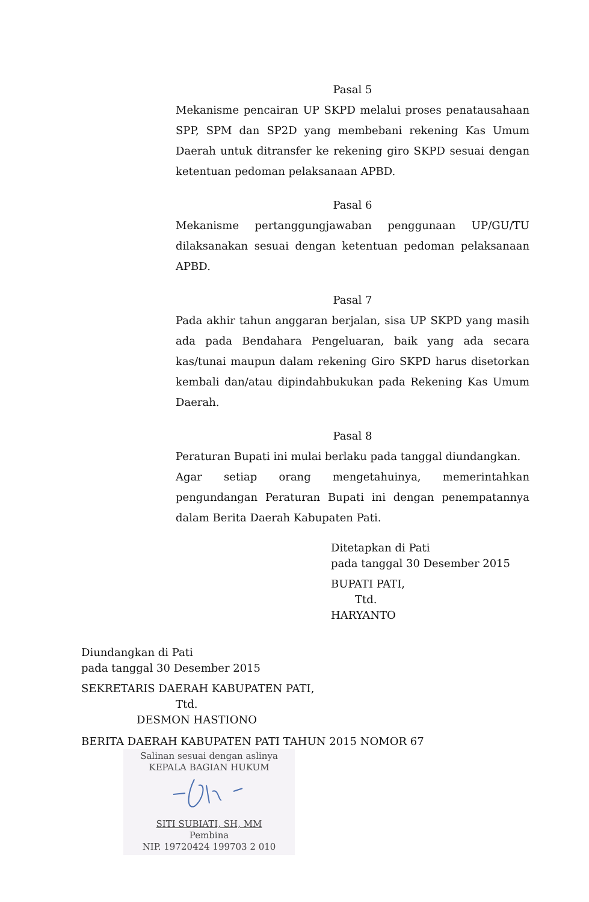Pasal 5
Mekanisme pencairan UP SKPD melalui proses penatausahaan SPP, SPM dan SP2D yang membebani rekening Kas Umum Daerah untuk ditransfer ke rekening giro SKPD sesuai dengan ketentuan pedoman pelaksanaan APBD.
Pasal 6
Mekanisme pertanggungjawaban penggunaan UP/GU/TU dilaksanakan sesuai dengan ketentuan pedoman pelaksanaan APBD.
Pasal 7
Pada akhir tahun anggaran berjalan, sisa UP SKPD yang masih ada pada Bendahara Pengeluaran, baik yang ada secara kas/tunai maupun dalam rekening Giro SKPD harus disetorkan kembali dan/atau dipindahbukukan pada Rekening Kas Umum Daerah.
Pasal 8
Peraturan Bupati ini mulai berlaku pada tanggal diundangkan.
Agar setiap orang mengetahuinya, memerintahkan pengundangan Peraturan Bupati ini dengan penempatannya dalam Berita Daerah Kabupaten Pati.
Ditetapkan di Pati
pada tanggal 30 Desember 2015
BUPATI PATI,
Ttd.
HARYANTO
Diundangkan di Pati
pada tanggal 30 Desember 2015
SEKRETARIS DAERAH KABUPATEN PATI,
Ttd.
DESMON HASTIONO
BERITA DAERAH KABUPATEN PATI TAHUN 2015 NOMOR 67
Salinan sesuai dengan aslinya
KEPALA BAGIAN HUKUM
SITI SUBIATI, SH, MM
Pembina
NIP. 19720424 199703 2 010